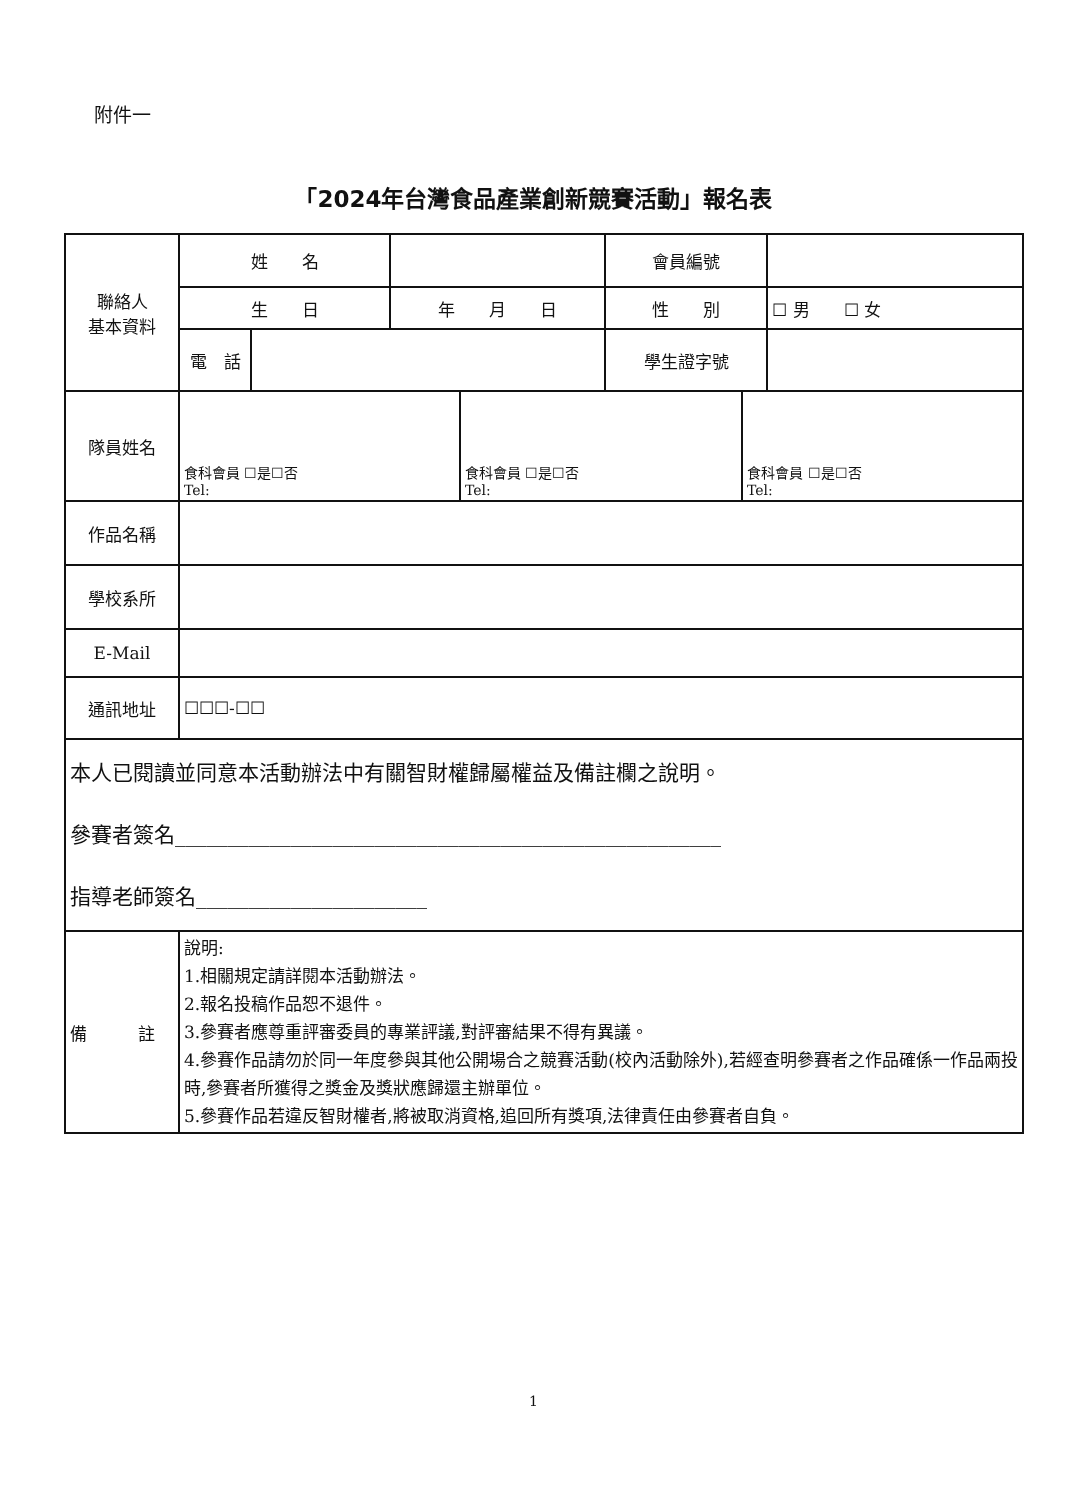附件一
「2024年台灣食品產業創新競賽活動」報名表
| 聯絡人 基本資料 | 姓 名 | | | 會員編號 | |
| | 生 日 | | 年 月 日 | 性 別 | ☐ 男 ☐ 女 |
| | 電 話 | | | 學生證字號 | |
| 隊員姓名 | / 食科會員 ☐是☐否 Tel: / 食科會員 ☐是☐否 Tel: / 食科會員 ☐是☐否 Tel: / | | | | |
| 作品名稱 | | | | | |
| 學校系所 | | | | | |
| E-Mail | | | | | |
| 通訊地址 | ☐☐☐-☐☐ | | | | |
| 本人已閱讀並同意本活動辦法中有關智財權歸屬權益及備註欄之說明。 參賽者簽名____________________________________________________ 指導老師簽名______________________ | | | | | |
| 備 註 | 說明: 1.相關規定請詳閱本活動辦法。 2.報名投稿作品恕不退件。 3.參賽者應尊重評審委員的專業評議,對評審結果不得有異議。 4.參賽作品請勿於同一年度參與其他公開場合之競賽活動(校內活動除外),若經查明參賽者之作品確係一作品兩投時,參賽者所獲得之獎金及獎狀應歸還主辦單位。 5.參賽作品若違反智財權者,將被取消資格,追回所有獎項,法律責任由參賽者自負。 | | | | |
1